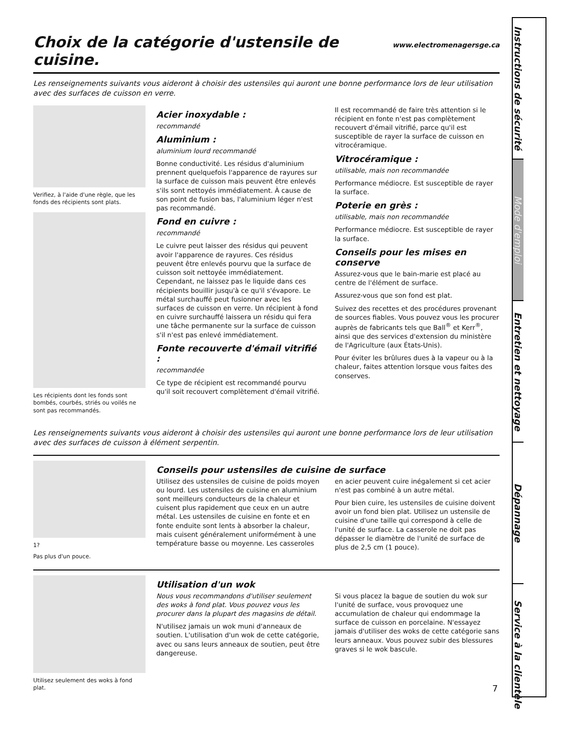Choix de la catégorie d'ustensile de cuisine. www.electromenagersge.ca
Les renseignements suivants vous aideront à choisir des ustensiles qui auront une bonne performance lors de leur utilisation avec des surfaces de cuisson en verre.
Verifiez, à l'aide d'une règle, que les fonds des récipients sont plats.
Les récipients dont les fonds sont bombés, courbés, striés ou voilés ne sont pas recommandés.
Acier inoxydable :
recommandé
Aluminium :
aluminium lourd recommandé
Bonne conductivité. Les résidus d'aluminium prennent quelquefois l'apparence de rayures sur la surface de cuisson mais peuvent être enlevés s'ils sont nettoyés immédiatement. À cause de son point de fusion bas, l'aluminium léger n'est pas recommandé.
Fond en cuivre :
recommandé
Le cuivre peut laisser des résidus qui peuvent avoir l'apparence de rayures. Ces résidus peuvent être enlevés pourvu que la surface de cuisson soit nettoyée immédiatement. Cependant, ne laissez pas le liquide dans ces récipients bouillir jusqu'à ce qu'il s'évapore. Le métal surchauffé peut fusionner avec les surfaces de cuisson en verre. Un récipient à fond en cuivre surchauffé laissera un résidu qui fera une tâche permanente sur la surface de cuisson s'il n'est pas enlevé immédiatement.
Fonte recouverte d'émail vitrifié :
recommandée
Ce type de récipient est recommandé pourvu qu'il soit recouvert complètement d'émail vitrifié. Il est recommandé de faire très attention si le récipient en fonte n'est pas complètement recouvert d'émail vitrifié, parce qu'il est susceptible de rayer la surface de cuisson en vitrocéramique.
Vitrocéramique :
utilisable, mais non recommandée
Performance médiocre. Est susceptible de rayer la surface.
Poterie en grès :
utilisable, mais non recommandée
Performance médiocre. Est susceptible de rayer la surface.
Conseils pour les mises en conserve
Assurez-vous que le bain-marie est placé au centre de l'élément de surface.
Assurez-vous que son fond est plat.
Suivez des recettes et des procédures provenant de sources fiables. Vous pouvez vous les procurer auprès de fabricants tels que Ball<sup>®</sup> et Kerr<sup>®</sup>, ainsi que des services d'extension du ministère de l'Agriculture (aux États-Unis).
Pour éviter les brûlures dues à la vapeur ou à la chaleur, faites attention lorsque vous faites des conserves.
Les renseignements suivants vous aideront à choisir des ustensiles qui auront une bonne performance lors de leur utilisation avec des surfaces de cuisson à élément serpentin.
1?
Pas plus d'un pouce.
Conseils pour ustensiles de cuisine de surface
Utilisez des ustensiles de cuisine de poids moyen ou lourd. Les ustensiles de cuisine en aluminium sont meilleurs conducteurs de la chaleur et cuisent plus rapidement que ceux en un autre métal. Les ustensiles de cuisine en fonte et en fonte enduite sont lents à absorber la chaleur, mais cuisent généralement uniformément à une température basse ou moyenne. Les casseroles en acier peuvent cuire inégalement si cet acier n'est pas combiné à un autre métal.
Pour bien cuire, les ustensiles de cuisine doivent avoir un fond bien plat. Utilisez un ustensile de cuisine d'une taille qui correspond à celle de l'unité de surface. La casserole ne doit pas dépasser le diamètre de l'unité de surface de plus de 2,5 cm (1 pouce).
Utilisez seulement des woks à fond plat.
Utilisation d'un wok
Nous vous recommandons d'utiliser seulement des woks à fond plat. Vous pouvez vous les procurer dans la plupart des magasins de détail.
N'utilisez jamais un wok muni d'anneaux de soutien. L'utilisation d'un wok de cette catégorie, avec ou sans leurs anneaux de soutien, peut être dangereuse.
Si vous placez la bague de soutien du wok sur l'unité de surface, vous provoquez une accumulation de chaleur qui endommage la surface de cuisson en porcelaine. N'essayez jamais d'utiliser des woks de cette catégorie sans leurs anneaux. Vous pouvez subir des blessures graves si le wok bascule.
7
Instructions de sécurité
Mode d'emploi
Entretien et nettoyage
Dépannage
Service à la clientèle